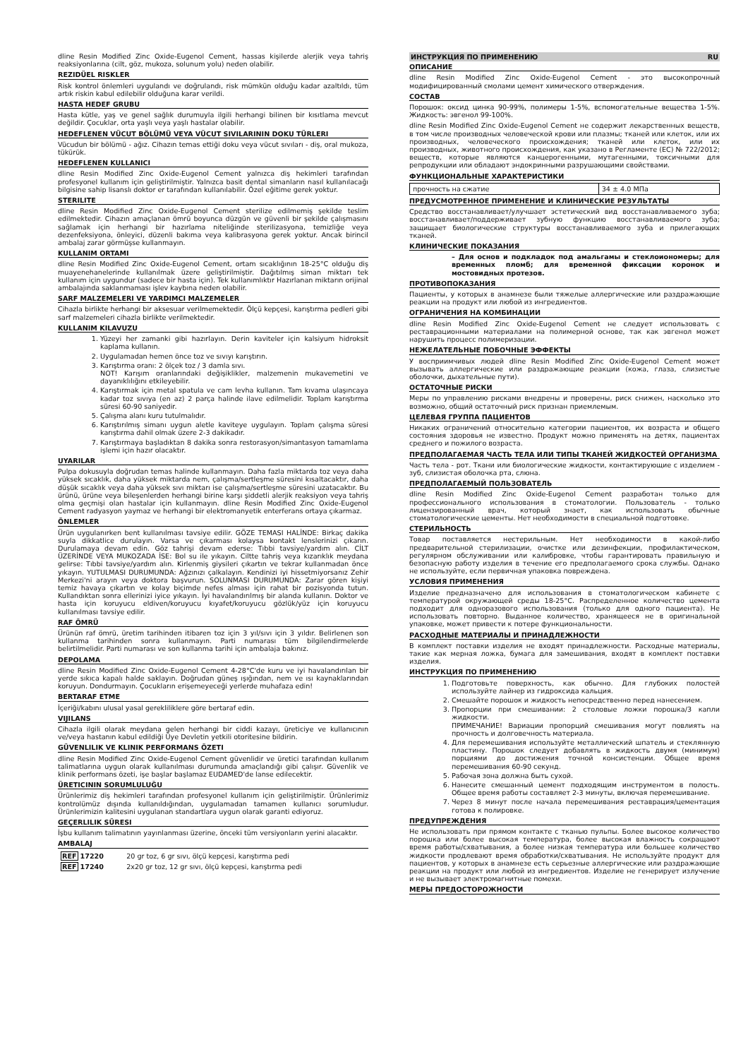dline Resin Modified Zinc Oxide-Eugenol Cement, hassas kişilerde alerjik veya tahriş reaksiyonlarına (cilt, göz, mukoza, solunum yolu) neden olabilir.
REZIDÜEL RISKLER
Risk kontrol önlemleri uygulandı ve doğrulandı, risk mümkün olduğu kadar azaltıldı, tüm artık riskin kabul edilebilir olduğuna karar verildi.
HASTA HEDEF GRUBU
Hasta kütle, yaş ve genel sağlık durumuyla ilgili herhangi bilinen bir kısıtlama mevcut değildir. Çocuklar, orta yaşlı veya yaşlı hastalar olabilir.
HEDEFLENEN VÜCUT BÖLÜMÜ VEYA VÜCUT SIVILARININ DOKU TÜRLERI
Vücudun bir bölümü - ağız. Cihazın temas ettiği doku veya vücut sıvıları - diş, oral mukoza, tükürük.
HEDEFLENEN KULLANICI
dline Resin Modified Zinc Oxide-Eugenol Cement yalnızca diş hekimleri tarafından profesyonel kullanım için geliştirilmiştir. Yalnızca basit dental simanların nasıl kullanılacağı bilgisine sahip lisanslı doktor er tarafından kullanılabilir. Özel eğitime gerek yoktur.
STERILITE
dline Resin Modified Zinc Oxide-Eugenol Cement sterilize edilmemiş şekilde teslim edilmektedir. Cihazın amaçlanan ömrü boyunca düzgün ve güvenli bir şekilde çalışmasını sağlamak için herhangi bir hazırlama niteliğinde sterilizasyona, temizliğe veya dezenfeksiyona, önleyici, düzenli bakıma veya kalibrasyona gerek yoktur. Ancak birincil ambalaj zarar görmüşse kullanmayın.
KULLANIM ORTAMI
dline Resin Modified Zinc Oxide-Eugenol Cement, ortam sıcaklığının 18-25°C olduğu diş muayenehanelerinde kullanılmak üzere geliştirilmiştir. Dağıtılmış siman miktarı tek kullanım için uygundur (sadece bir hasta için). Tek kullanımlıktır Hazırlanan miktarın orijinal ambalajında saklanmaması işlev kaybına neden olabilir.
SARF MALZEMELERI VE YARDIMCI MALZEMELER
Cihazla birlikte herhangi bir aksesuar verilmemektedir. Ölçü kepçesi, karıştırma pedleri gibi sarf malzemeleri cihazla birlikte verilmektedir.
KULLANIM KILAVUZU
1. Yüzeyi her zamanki gibi hazırlayın. Derin kaviteler için kalsiyum hidroksit kaplama kullanın.
2. Uygulamadan hemen önce toz ve sıvıyı karıştırın.
3. Karıştırma oranı: 2 ölçek toz / 3 damla sıvı.
NOT! Karışım oranlarındaki değişiklikler, malzemenin mukavemetini ve dayanıklılığını etkileyebilir.
4. Karıştırmak için metal spatula ve cam levha kullanın. Tam kıvama ulaşıncaya kadar toz sıvıya (en az) 2 parça halinde ilave edilmelidir. Toplam karıştırma süresi 60-90 saniyedir.
5. Çalışma alanı kuru tutulmalıdır.
6. Karıştırılmış simanı uygun aletle kaviteye uygulayın. Toplam çalışma süresi karıştırma dahil olmak üzere 2-3 dakikadır.
7. Karıştırmaya başladıktan 8 dakika sonra restorasyon/simantasyon tamamlama işlemi için hazır olacaktır.
UYARILAR
Pulpa dokusuyla doğrudan temas halinde kullanmayın. Daha fazla miktarda toz veya daha yüksek sıcaklık, daha yüksek miktarda nem, çalışma/sertleşme süresini kısaltacaktır, daha düşük sıcaklık veya daha yüksek sıvı miktarı ise çalışma/sertleşme süresini uzatacaktır. Bu ürünü, ürüne veya bileşenlerden herhangi birine karşı şiddetli alerjik reaksiyon veya tahriş olma geçmişi olan hastalar için kullanmayın. dline Resin Modified Zinc Oxide-Eugenol Cement radyasyon yaymaz ve herhangi bir elektromanyetik enterferans ortaya çıkarmaz.
ÖNLEMLER
Ürün uygulanırken bent kullanılması tavsiye edilir. GÖZE TEMASI HALİNDE: Birkaç dakika suyla dikkatlice durulayın. Varsa ve çıkarması kolaysa kontakt lenslerinizi çıkarın. Durulamaya devam edin. Göz tahrişi devam ederse: Tıbbi tavsiye/yardım alın. CİLT ÜZERİNDE VEYA MUKOZADA İSE: Bol su ile yıkayın. Ciltte tahriş veya kızarıklık meydana gelirse: Tıbbi tavsiye/yardım alın. Kirlenmiş giysileri çıkartın ve tekrar kullanmadan önce yıkayın. YUTULMASI DURUMUNDA: Ağzınızı çalkalayın. Kendinizi iyi hissetmiyorsanız Zehir Merkezi'ni arayın veya doktora başvurun. SOLUNMASI DURUMUNDA: Zarar gören kişiyi temiz havaya çıkartın ve kolay biçimde nefes alması için rahat bir pozisyonda tutun. Kullandıktan sonra ellerinizi iyice yıkayın. İyi havalandırılmış bir alanda kullanın. Doktor ve hasta için koruyucu eldiven/koruyucu kıyafet/koruyucu gözlük/yüz için koruyucu kullanılması tavsiye edilir.
RAF ÖMRÜ
Ürünün raf ömrü, üretim tarihinden itibaren toz için 3 yıl/sıvı için 3 yıldır. Belirlenen son kullanma tarihinden sonra kullanmayın. Parti numarası tüm bilgilendirmelerde belirtilmelidir. Parti numarası ve son kullanma tarihi için ambalaja bakınız.
DEPOLAMA
dline Resin Modified Zinc Oxide-Eugenol Cement 4-28°C'de kuru ve iyi havalandırılan bir yerde sıkıca kapalı halde saklayın. Doğrudan güneş ışığından, nem ve ısı kaynaklarından koruyun. Dondurmayın. Çocukların erişemeyeceği yerlerde muhafaza edin!
BERTARAF ETME
İçeriği/kabını ulusal yasal gerekliliklere göre bertaraf edin.
VIJILANS
Cihazla ilgili olarak meydana gelen herhangi bir ciddi kazayı, üreticiye ve kullanıcının ve/veya hastanın kabul edildiği Üye Devletin yetkili otoritesine bildirin.
GÜVENLILIK VE KLINIK PERFORMANS ÖZETI
dline Resin Modified Zinc Oxide-Eugenol Cement güvenlidir ve üretici tarafından kullanım talimatlarına uygun olarak kullanılması durumunda amaçlandığı gibi çalışır. Güvenlik ve klinik performans özeti, işe başlar başlamaz EUDAMED'de lanse edilecektir.
ÜRETICININ SORUMLULUĞU
Ürünlerimiz diş hekimleri tarafından profesyonel kullanım için geliştirilmiştir. Ürünlerimiz kontrolümüz dışında kullanıldığından, uygulamadan tamamen kullanıcı sorumludur. Ürünlerimizin kalitesini uygulanan standartlara uygun olarak garanti ediyoruz.
GEÇERLILIK SÜRESI
İşbu kullanım talimatının yayınlanması üzerine, önceki tüm versiyonların yerini alacaktır.
AMBALAJ
| REF 17220 | 20 gr toz, 6 gr sıvı, ölçü kepçesi, karıştırma pedi |
| REF 17240 | 2x20 gr toz, 12 gr sıvı, ölçü kepçesi, karıştırma pedi |
ИНСТРУКЦИЯ ПО ПРИМЕНЕНИЮ RU
ОПИСАНИЕ
dline Resin Modified Zinc Oxide-Eugenol Cement - это высокопрочный модифицированный смолами цемент химического отверждения.
СОСТАВ
Порошок: оксид цинка 90-99%, полимеры 1-5%, вспомогательные вещества 1-5%. Жидкость: эвгенол 99-100%.
dline Resin Modified Zinc Oxide-Eugenol Cement не содержит лекарственных веществ, в том числе производных человеческой крови или плазмы; тканей или клеток, или их производных, человеческого происхождения; тканей или клеток, или их производных, животного происхождения, как указано в Регламенте (ЕС) № 722/2012; веществ, которые являются канцерогенными, мутагенными, токсичными для репродукции или обладают эндокринными разрушающими свойствами.
ФУНКЦИОНАЛЬНЫЕ ХАРАКТЕРИСТИКИ
| прочность на сжатие | 34 ± 4.0 МПа |
ПРЕДУСМОТРЕННОЕ ПРИМЕНЕНИЕ И КЛИНИЧЕСКИЕ РЕЗУЛЬТАТЫ
Средство восстанавливает/улучшает эстетический вид восстанавливаемого зуба; восстанавливает/поддерживает зубную функцию восстанавливаемого зуба; защищает биологические структуры восстанавливаемого зуба и прилегающих тканей.
КЛИНИЧЕСКИЕ ПОКАЗАНИЯ
– Для основ и подкладок под амальгамы и стеклоиономеры; для временных пломб; для временной фиксации коронок и мостовидных протезов.
ПРОТИВОПОКАЗАНИЯ
Пациенты, у которых в анамнезе были тяжелые аллергические или раздражающие реакции на продукт или любой из ингредиентов.
ОГРАНИЧЕНИЯ НА КОМБИНАЦИИ
dline Resin Modified Zinc Oxide-Eugenol Cement не следует использовать с реставрационными материалами на полимерной основе, так как эвгенол может нарушить процесс полимеризации.
НЕЖЕЛАТЕЛЬНЫЕ ПОБОЧНЫЕ ЭФФЕКТЫ
У восприимчивых людей dline Resin Modified Zinc Oxide-Eugenol Cement может вызывать аллергические или раздражающие реакции (кожа, глаза, слизистые оболочки, дыхательные пути).
ОСТАТОЧНЫЕ РИСКИ
Меры по управлению рисками внедрены и проверены, риск снижен, насколько это возможно, общий остаточный риск признан приемлемым.
ЦЕЛЕВАЯ ГРУППА ПАЦИЕНТОВ
Никаких ограничений относительно категории пациентов, их возраста и общего состояния здоровья не известно. Продукт можно применять на детях, пациентах среднего и пожилого возраста.
ПРЕДПОЛАГАЕМАЯ ЧАСТЬ ТЕЛА ИЛИ ТИПЫ ТКАНЕЙ ЖИДКОСТЕЙ ОРГАНИЗМА
Часть тела - рот. Ткани или биологические жидкости, контактирующие с изделием - зуб, слизистая оболочка рта, слюна.
ПРЕДПОЛАГАЕМЫЙ ПОЛЬЗОВАТЕЛЬ
dline Resin Modified Zinc Oxide-Eugenol Cement разработан только для профессионального использования в стоматологии. Пользователь - только лицензированный врач, который знает, как использовать обычные стоматологические цементы. Нет необходимости в специальной подготовке.
СТЕРИЛЬНОСТЬ
Товар поставляется нестерильным. Нет необходимости в какой-либо предварительной стерилизации, очистке или дезинфекции, профилактическом, регулярном обслуживании или калибровке, чтобы гарантировать правильную и безопасную работу изделия в течение его предполагаемого срока службы. Однако не используйте, если первичная упаковка повреждена.
УСЛОВИЯ ПРИМЕНЕНИЯ
Изделие предназначено для использования в стоматологическом кабинете с температурой окружающей среды 18-25°C. Распределенное количество цемента подходит для одноразового использования (только для одного пациента). Не использовать повторно. Выданное количество, хранящееся не в оригинальной упаковке, может привести к потере функциональности.
РАСХОДНЫЕ МАТЕРИАЛЫ И ПРИНАДЛЕЖНОСТИ
В комплект поставки изделия не входят принадлежности. Расходные материалы, такие как мерная ложка, бумага для замешивания, входят в комплект поставки изделия.
ИНСТРУКЦИЯ ПО ПРИМЕНЕНИЮ
1. Подготовьте поверхность, как обычно. Для глубоких полостей используйте лайнер из гидроксида кальция.
2. Смешайте порошок и жидкость непосредственно перед нанесением.
3. Пропорции при смешивании: 2 столовые ложки порошка/3 капли жидкости.
ПРИМЕЧАНИЕ! Вариации пропорций смешивания могут повлиять на прочность и долговечность материала.
4. Для перемешивания используйте металлический шпатель и стеклянную пластину. Порошок следует добавлять в жидкость двумя (минимум) порциями до достижения точной консистенции. Общее время перемешивания 60-90 секунд.
5. Рабочая зона должна быть сухой.
6. Нанесите смешанный цемент подходящим инструментом в полость. Общее время работы составляет 2-3 минуты, включая перемешивание.
7. Через 8 минут после начала перемешивания реставрация/цементация готова к полировке.
ПРЕДУПРЕЖДЕНИЯ
Не использовать при прямом контакте с тканью пульпы. Более высокое количество порошка или более высокая температура, более высокая влажность сокращают время работы/схватывания, а более низкая температура или большее количество жидкости продлевают время обработки/схватывания. Не используйте продукт для пациентов, у которых в анамнезе есть серьезные аллергические или раздражающие реакции на продукт или любой из ингредиентов. Изделие не генерирует излучение и не вызывает электромагнитные помехи.
МЕРЫ ПРЕДОСТОРОЖНОСТИ